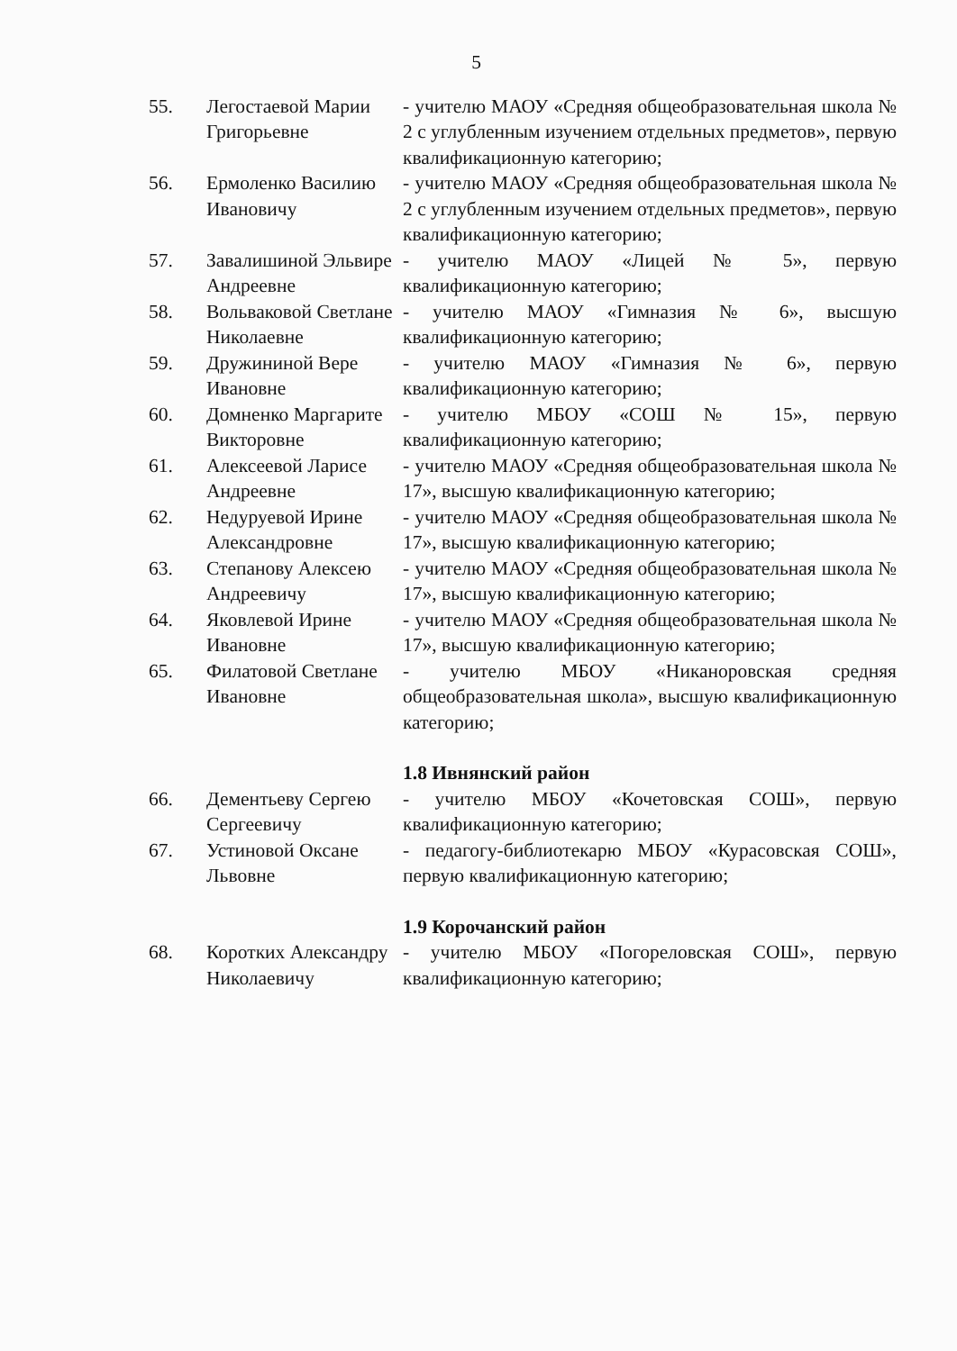5
| 55. | Легостаевой Марии Григорьевне | - учителю МАОУ «Средняя общеобразовательная школа № 2 с углубленным изучением отдельных предметов», первую квалификационную категорию; |
| 56. | Ермоленко Василию Ивановичу | - учителю МАОУ «Средняя общеобразовательная школа № 2 с углубленным изучением отдельных предметов», первую квалификационную категорию; |
| 57. | Завалишиной Эльвире Андреевне | - учителю МАОУ «Лицей № 5», первую квалификационную категорию; |
| 58. | Вольваковой Светлане Николаевне | - учителю МАОУ «Гимназия № 6», высшую квалификационную категорию; |
| 59. | Дружининой Вере Ивановне | - учителю МАОУ «Гимназия № 6», первую квалификационную категорию; |
| 60. | Домненко Маргарите Викторовне | - учителю МБОУ «СОШ № 15», первую квалификационную категорию; |
| 61. | Алексеевой Ларисе Андреевне | - учителю МАОУ «Средняя общеобразовательная школа № 17», высшую квалификационную категорию; |
| 62. | Недуруевой Ирине Александровне | - учителю МАОУ «Средняя общеобразовательная школа № 17», высшую квалификационную категорию; |
| 63. | Степанову Алексею Андреевичу | - учителю МАОУ «Средняя общеобразовательная школа № 17», высшую квалификационную категорию; |
| 64. | Яковлевой Ирине Ивановне | - учителю МАОУ «Средняя общеобразовательная школа № 17», высшую квалификационную категорию; |
| 65. | Филатовой Светлане Ивановне | - учителю МБОУ «Никаноровская средняя общеобразовательная школа», высшую квалификационную категорию; |
| | | 1.8 Ивнянский район |
| 66. | Дементьеву Сергею Сергеевичу | - учителю МБОУ «Кочетовская СОШ», первую квалификационную категорию; |
| 67. | Устиновой Оксане Львовне | - педагогу-библиотекарю МБОУ «Курасовская СОШ», первую квалификационную категорию; |
| | | 1.9 Корочанский район |
| 68. | Коротких Александру Николаевичу | - учителю МБОУ «Погореловская СОШ», первую квалификационную категорию; |